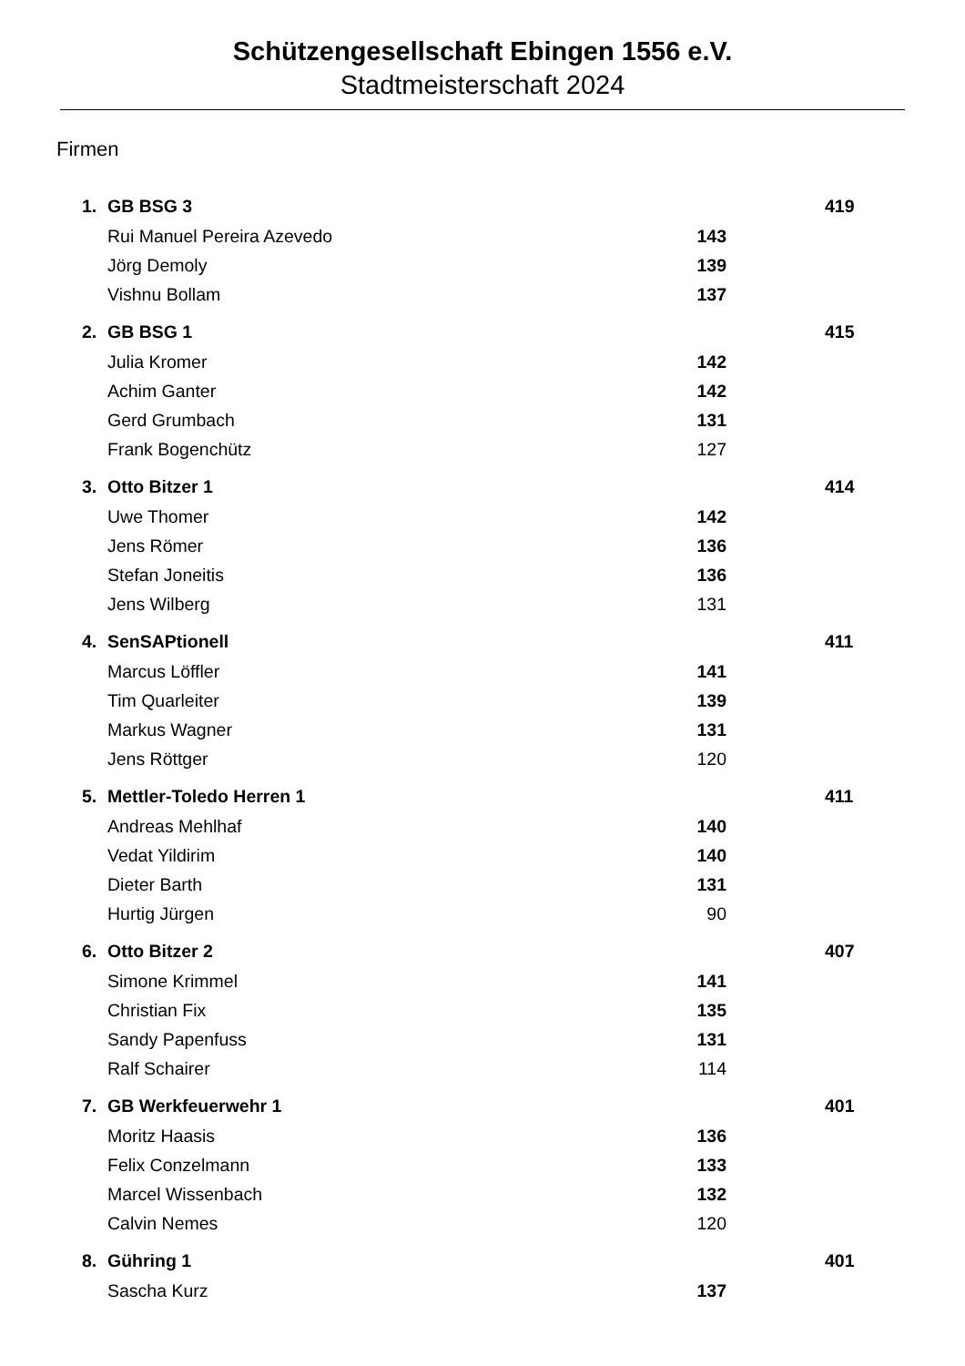Schützengesellschaft Ebingen 1556 e.V.
Stadtmeisterschaft 2024
Firmen
| 1. | GB BSG 3 | | | 419 |
| | Rui Manuel Pereira Azevedo | 143 | | |
| | Jörg Demoly | 139 | | |
| | Vishnu Bollam | 137 | | |
| 2. | GB BSG 1 | | | 415 |
| | Julia Kromer | 142 | | |
| | Achim Ganter | 142 | | |
| | Gerd Grumbach | 131 | | |
| | Frank Bogenchütz | 127 | | |
| 3. | Otto Bitzer 1 | | | 414 |
| | Uwe Thomer | 142 | | |
| | Jens Römer | 136 | | |
| | Stefan Joneitis | 136 | | |
| | Jens Wilberg | 131 | | |
| 4. | SenSAPtionell | | | 411 |
| | Marcus Löffler | 141 | | |
| | Tim Quarleiter | 139 | | |
| | Markus Wagner | 131 | | |
| | Jens Röttger | 120 | | |
| 5. | Mettler-Toledo Herren 1 | | | 411 |
| | Andreas Mehlhaf | 140 | | |
| | Vedat Yildirim | 140 | | |
| | Dieter Barth | 131 | | |
| | Hurtig Jürgen | 90 | | |
| 6. | Otto Bitzer 2 | | | 407 |
| | Simone Krimmel | 141 | | |
| | Christian Fix | 135 | | |
| | Sandy Papenfuss | 131 | | |
| | Ralf Schairer | 114 | | |
| 7. | GB Werkfeuerwehr 1 | | | 401 |
| | Moritz Haasis | 136 | | |
| | Felix Conzelmann | 133 | | |
| | Marcel Wissenbach | 132 | | |
| | Calvin Nemes | 120 | | |
| 8. | Gühring 1 | | | 401 |
| | Sascha Kurz | 137 | | |